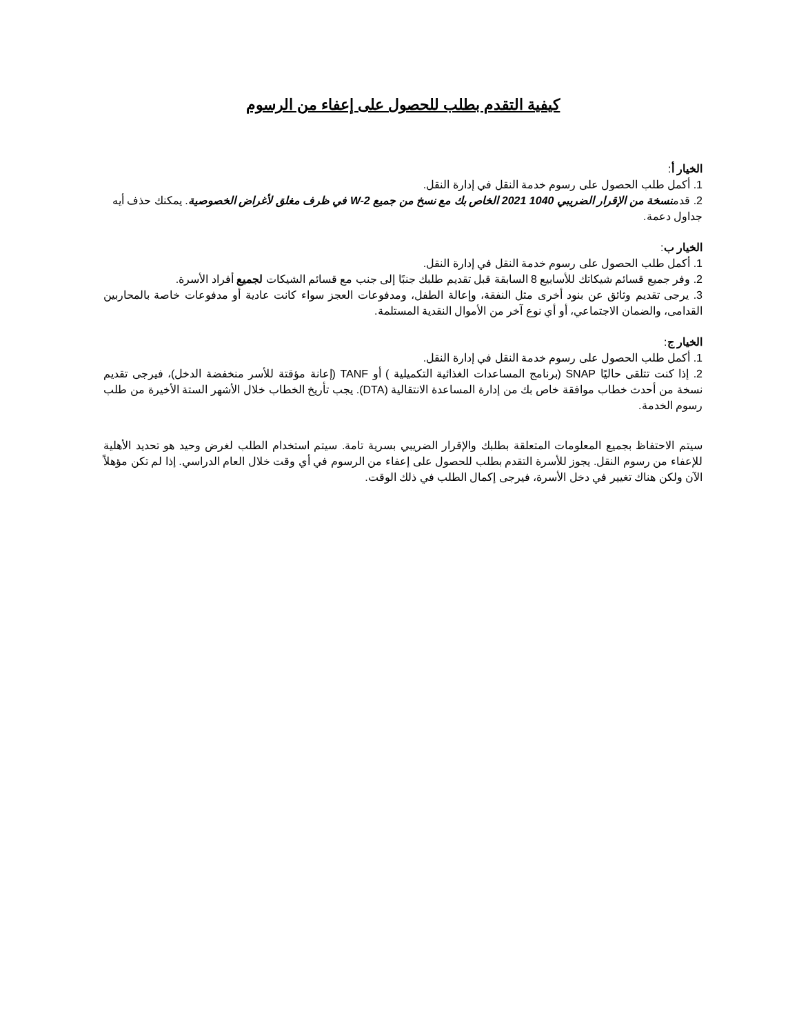كيفية التقدم بطلب للحصول على إعفاء من الرسوم
الخيار أ:
1. أكمل طلب الحصول على رسوم خدمة النقل في إدارة النقل.
2. قدمنسخة من الإقرار الضريبي 1040 2021 الخاص بك مع نسخ من جميع W-2 في ظرف مغلق لأغراض الخصوصية. يمكنك حذف أيه جداول دعمة.
الخيار ب:
1. أكمل طلب الحصول على رسوم خدمة النقل في إدارة النقل.
2. وفر جميع قسائم شيكاتك للأسابيع 8 السابقة قبل تقديم طلبك جنبًا إلى جنب مع قسائم الشيكات لجميع أفراد الأسرة.
3. يرجى تقديم وثائق عن بنود أخرى مثل النفقة، وإعالة الطفل، ومدفوعات العجز سواء كانت عادية أو مدفوعات خاصة بالمحاربين القدامى، والضمان الاجتماعي، أو أي نوع آخر من الأموال النقدية المستلمة.
الخيار ج:
1. أكمل طلب الحصول على رسوم خدمة النقل في إدارة النقل.
2. إذا كنت تتلقى حاليًا SNAP (برنامج المساعدات الغذائية التكميلية ) أو TANF (إعانة مؤقتة للأسر منخفضة الدخل)، فيرجى تقديم نسخة من أحدث خطاب موافقة خاص بك من إدارة المساعدة الانتقالية (DTA). يجب تأريخ الخطاب خلال الأشهر الستة الأخيرة من طلب رسوم الخدمة.
سيتم الاحتفاظ بجميع المعلومات المتعلقة بطلبك والإقرار الضريبي بسرية تامة. سيتم استخدام الطلب لغرض وحيد هو تحديد الأهلية للإعفاء من رسوم النقل. يجوز للأسرة التقدم بطلب للحصول على إعفاء من الرسوم في أي وقت خلال العام الدراسي. إذا لم تكن مؤهلاً الآن ولكن هناك تغيير في دخل الأسرة، فيرجى إكمال الطلب في ذلك الوقت.